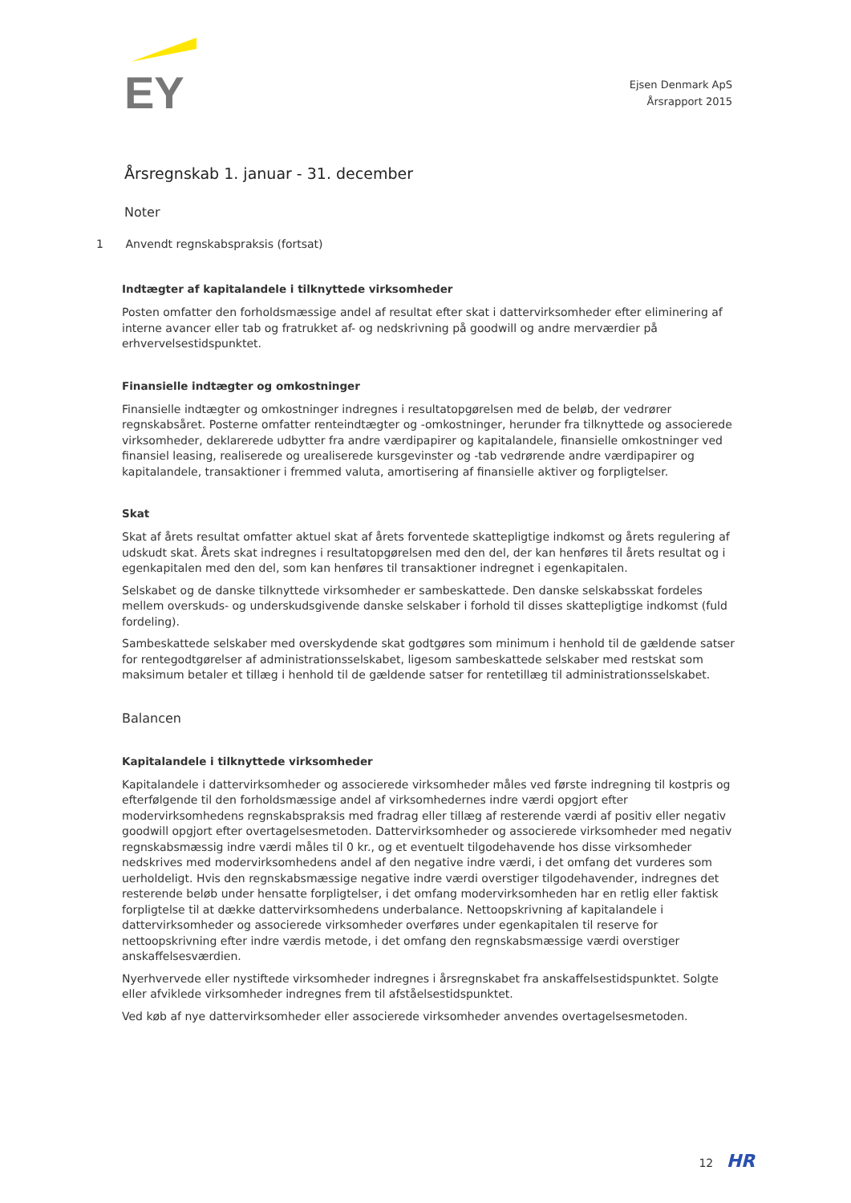EY
Ejsen Denmark ApS
Årsrapport 2015
Årsregnskab 1. januar - 31. december
Noter
1 Anvendt regnskabspraksis (fortsat)
Indtægter af kapitalandele i tilknyttede virksomheder
Posten omfatter den forholdsmæssige andel af resultat efter skat i dattervirksomheder efter eliminering af interne avancer eller tab og fratrukket af- og nedskrivning på goodwill og andre merværdier på erhvervelsestidspunktet.
Finansielle indtægter og omkostninger
Finansielle indtægter og omkostninger indregnes i resultatopgørelsen med de beløb, der vedrører regnskabsåret. Posterne omfatter renteindtægter og -omkostninger, herunder fra tilknyttede og associerede virksomheder, deklarerede udbytter fra andre værdipapirer og kapitalandele, finansielle omkostninger ved finansiel leasing, realiserede og urealiserede kursgevinster og -tab vedrørende andre værdipapirer og kapitalandele, transaktioner i fremmed valuta, amortisering af finansielle aktiver og forpligtelser.
Skat
Skat af årets resultat omfatter aktuel skat af årets forventede skattepligtige indkomst og årets regulering af udskudt skat. Årets skat indregnes i resultatopgørelsen med den del, der kan henføres til årets resultat og i egenkapitalen med den del, som kan henføres til transaktioner indregnet i egenkapitalen.
Selskabet og de danske tilknyttede virksomheder er sambeskattede. Den danske selskabsskat fordeles mellem overskuds- og underskudsgivende danske selskaber i forhold til disses skattepligtige indkomst (fuld fordeling).
Sambeskattede selskaber med overskydende skat godtgøres som minimum i henhold til de gældende satser for rentegodtgørelser af administrationsselskabet, ligesom sambeskattede selskaber med restskat som maksimum betaler et tillæg i henhold til de gældende satser for rentetillæg til administrationsselskabet.
Balancen
Kapitalandele i tilknyttede virksomheder
Kapitalandele i dattervirksomheder og associerede virksomheder måles ved første indregning til kostpris og efterfølgende til den forholdsmæssige andel af virksomhedernes indre værdi opgjort efter modervirksomhedens regnskabspraksis med fradrag eller tillæg af resterende værdi af positiv eller negativ goodwill opgjort efter overtagelsesmetoden. Dattervirksomheder og associerede virksomheder med negativ regnskabsmæssig indre værdi måles til 0 kr., og et eventuelt tilgodehavende hos disse virksomheder nedskrives med modervirksomhedens andel af den negative indre værdi, i det omfang det vurderes som uerholdeligt. Hvis den regnskabsmæssige negative indre værdi overstiger tilgodehavender, indregnes det resterende beløb under hensatte forpligtelser, i det omfang modervirksomheden har en retlig eller faktisk forpligtelse til at dække dattervirksomhedens underbalance. Nettoopskrivning af kapitalandele i dattervirksomheder og associerede virksomheder overføres under egenkapitalen til reserve for nettoopskrivning efter indre værdis metode, i det omfang den regnskabsmæssige værdi overstiger anskaffelsesværdien.
Nyerhvervede eller nystiftede virksomheder indregnes i årsregnskabet fra anskaffelsestidspunktet. Solgte eller afviklede virksomheder indregnes frem til afståelsestidspunktet.
Ved køb af nye dattervirksomheder eller associerede virksomheder anvendes overtagelsesmetoden.
12 HR